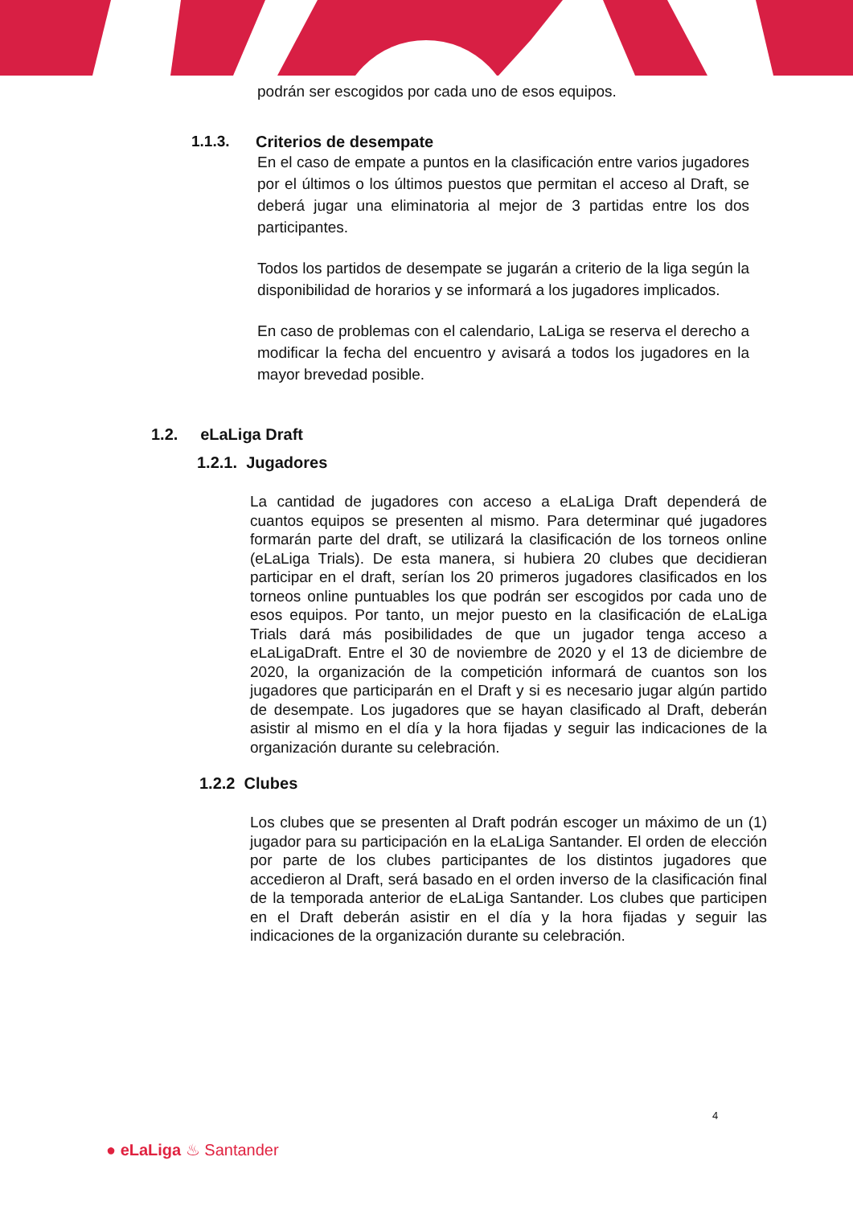podrán ser escogidos por cada uno de esos equipos.
1.1.3. Criterios de desempate
En el caso de empate a puntos en la clasificación entre varios jugadores por el últimos o los últimos puestos que permitan el acceso al Draft, se deberá jugar una eliminatoria al mejor de 3 partidas entre los dos participantes.
Todos los partidos de desempate se jugarán a criterio de la liga según la disponibilidad de horarios y se informará a los jugadores implicados.
En caso de problemas con el calendario, LaLiga se reserva el derecho a modificar la fecha del encuentro y avisará a todos los jugadores en la mayor brevedad posible.
1.2. eLaLiga Draft
1.2.1. Jugadores
La cantidad de jugadores con acceso a eLaLiga Draft dependerá de cuantos equipos se presenten al mismo. Para determinar qué jugadores formarán parte del draft, se utilizará la clasificación de los torneos online (eLaLiga Trials). De esta manera, si hubiera 20 clubes que decidieran participar en el draft, serían los 20 primeros jugadores clasificados en los torneos online puntuables los que podrán ser escogidos por cada uno de esos equipos. Por tanto, un mejor puesto en la clasificación de eLaLiga Trials dará más posibilidades de que un jugador tenga acceso a eLaLigaDraft. Entre el 30 de noviembre de 2020 y el 13 de diciembre de 2020, la organización de la competición informará de cuantos son los jugadores que participarán en el Draft y si es necesario jugar algún partido de desempate. Los jugadores que se hayan clasificado al Draft, deberán asistir al mismo en el día y la hora fijadas y seguir las indicaciones de la organización durante su celebración.
1.2.2 Clubes
Los clubes que se presenten al Draft podrán escoger un máximo de un (1) jugador para su participación en la eLaLiga Santander. El orden de elección por parte de los clubes participantes de los distintos jugadores que accedieron al Draft, será basado en el orden inverso de la clasificación final de la temporada anterior de eLaLiga Santander. Los clubes que participen en el Draft deberán asistir en el día y la hora fijadas y seguir las indicaciones de la organización durante su celebración.
4
● eLaLiga ♨ Santander